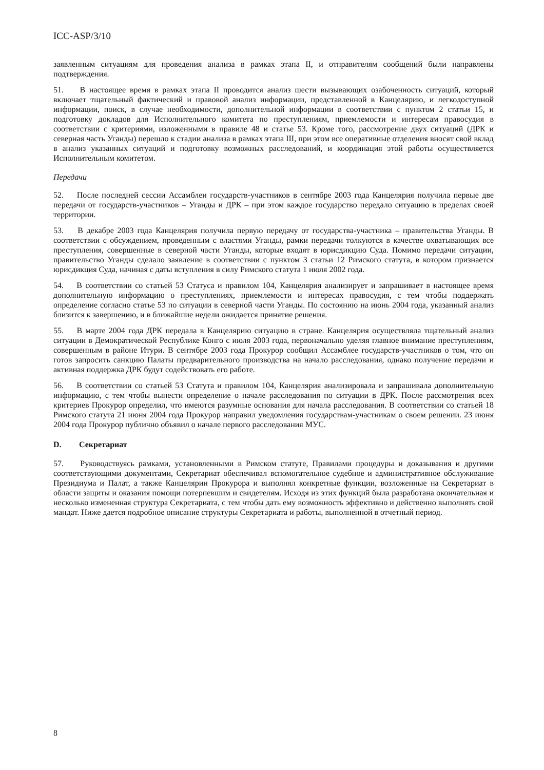ICC-ASP/3/10
заявленным ситуациям для проведения анализа в рамках этапа II, и отправителям сообщений были направлены подтверждения.
51. В настоящее время в рамках этапа II проводится анализ шести вызывающих озабоченность ситуаций, который включает тщательный фактический и правовой анализ информации, представленной в Канцелярию, и легкодоступной информации, поиск, в случае необходимости, дополнительной информации в соответствии с пунктом 2 статьи 15, и подготовку докладов для Исполнительного комитета по преступлениям, приемлемости и интересам правосудия в соответствии с критериями, изложенными в правиле 48 и статье 53. Кроме того, рассмотрение двух ситуаций (ДРК и северная часть Уганды) перешло к стадии анализа в рамках этапа III, при этом все оперативные отделения вносят свой вклад в анализ указанных ситуаций и подготовку возможных расследований, и координация этой работы осуществляется Исполнительным комитетом.
Передачи
52. После последней сессии Ассамблеи государств-участников в сентябре 2003 года Канцелярия получила первые две передачи от государств-участников – Уганды и ДРК – при этом каждое государство передало ситуацию в пределах своей территории.
53. В декабре 2003 года Канцелярия получила первую передачу от государства-участника – правительства Уганды. В соответствии с обсуждением, проведенным с властями Уганды, рамки передачи толкуются в качестве охватывающих все преступления, совершенные в северной части Уганды, которые входят в юрисдикцию Суда. Помимо передачи ситуации, правительство Уганды сделало заявление в соответствии с пунктом 3 статьи 12 Римского статута, в котором признается юрисдикция Суда, начиная с даты вступления в силу Римского статута 1 июля 2002 года.
54. В соответствии со статьей 53 Статуса и правилом 104, Канцелярия анализирует и запрашивает в настоящее время дополнительную информацию о преступлениях, приемлемости и интересах правосудия, с тем чтобы поддержать определение согласно статье 53 по ситуации в северной части Уганды. По состоянию на июнь 2004 года, указанный анализ близится к завершению, и в ближайшие недели ожидается принятие решения.
55. В марте 2004 года ДРК передала в Канцелярию ситуацию в стране. Канцелярия осуществляла тщательный анализ ситуации в Демократической Республике Конго с июля 2003 года, первоначально уделяя главное внимание преступлениям, совершенным в районе Итури. В сентябре 2003 года Прокурор сообщил Ассамблее государств-участников о том, что он готов запросить санкцию Палаты предварительного производства на начало расследования, однако получение передачи и активная поддержка ДРК будут содействовать его работе.
56. В соответствии со статьей 53 Статута и правилом 104, Канцелярия анализировала и запрашивала дополнительную информацию, с тем чтобы вынести определение о начале расследования по ситуации в ДРК. После рассмотрения всех критериев Прокурор определил, что имеются разумные основания для начала расследования. В соответствии со статьей 18 Римского статута 21 июня 2004 года Прокурор направил уведомления государствам-участникам о своем решении. 23 июня 2004 года Прокурор публично объявил о начале первого расследования МУС.
D. Секретариат
57. Руководствуясь рамками, установленными в Римском статуте, Правилами процедуры и доказывания и другими соответствующими документами, Секретариат обеспечивал вспомогательное судебное и административное обслуживание Президиума и Палат, а также Канцелярии Прокурора и выполнял конкретные функции, возложенные на Секретариат в области защиты и оказания помощи потерпевшим и свидетелям. Исходя из этих функций была разработана окончательная и несколько измененная структура Секретариата, с тем чтобы дать ему возможность эффективно и действенно выполнять свой мандат. Ниже дается подробное описание структуры Секретариата и работы, выполненной в отчетный период.
8